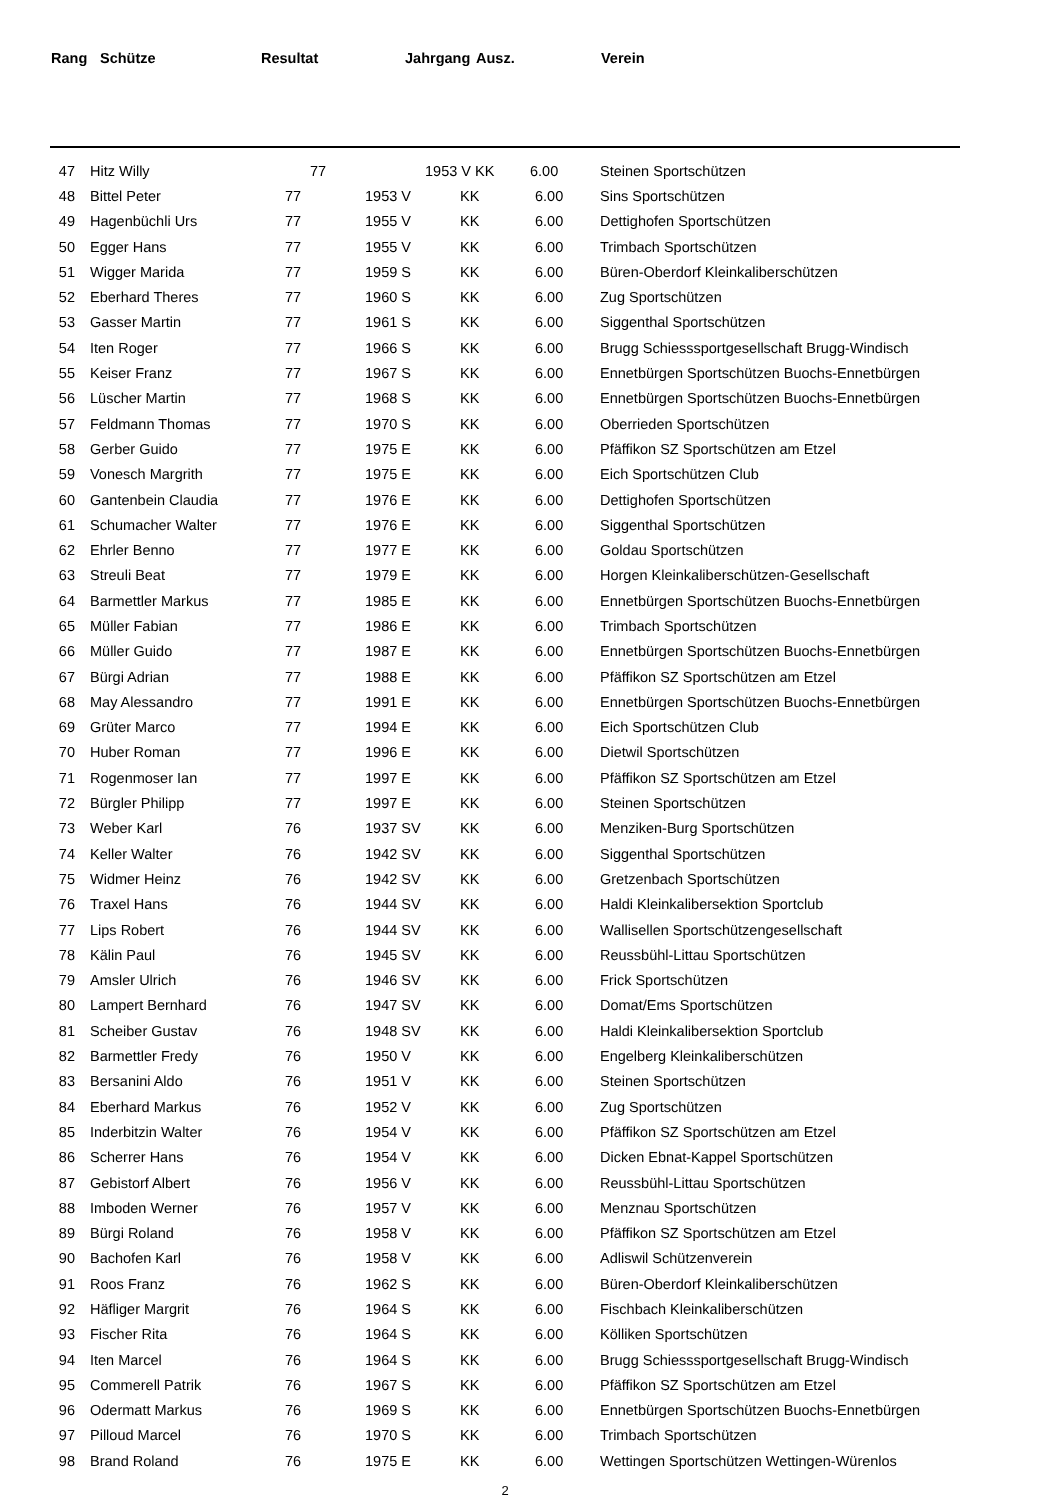| Rang | Schütze | Resultat | Jahrgang | Ausz. | | Verein |
| --- | --- | --- | --- | --- | --- | --- |
| 47 | Hitz Willy | 77 | 1953 V | KK | 6.00 | Steinen Sportschützen |
| 48 | Bittel Peter | 77 | 1953 V | KK | 6.00 | Sins Sportschützen |
| 49 | Hagenbüchli Urs | 77 | 1955 V | KK | 6.00 | Dettighofen Sportschützen |
| 50 | Egger Hans | 77 | 1955 V | KK | 6.00 | Trimbach Sportschützen |
| 51 | Wigger Marida | 77 | 1959 S | KK | 6.00 | Büren-Oberdorf Kleinkaliberschützen |
| 52 | Eberhard Theres | 77 | 1960 S | KK | 6.00 | Zug Sportschützen |
| 53 | Gasser Martin | 77 | 1961 S | KK | 6.00 | Siggenthal Sportschützen |
| 54 | Iten Roger | 77 | 1966 S | KK | 6.00 | Brugg Schiesssportgesellschaft Brugg-Windisch |
| 55 | Keiser Franz | 77 | 1967 S | KK | 6.00 | Ennetbürgen Sportschützen Buochs-Ennetbürgen |
| 56 | Lüscher Martin | 77 | 1968 S | KK | 6.00 | Ennetbürgen Sportschützen Buochs-Ennetbürgen |
| 57 | Feldmann Thomas | 77 | 1970 S | KK | 6.00 | Oberrieden Sportschützen |
| 58 | Gerber Guido | 77 | 1975 E | KK | 6.00 | Pfäffikon SZ Sportschützen am Etzel |
| 59 | Vonesch Margrith | 77 | 1975 E | KK | 6.00 | Eich Sportschützen Club |
| 60 | Gantenbein Claudia | 77 | 1976 E | KK | 6.00 | Dettighofen Sportschützen |
| 61 | Schumacher Walter | 77 | 1976 E | KK | 6.00 | Siggenthal Sportschützen |
| 62 | Ehrler Benno | 77 | 1977 E | KK | 6.00 | Goldau Sportschützen |
| 63 | Streuli Beat | 77 | 1979 E | KK | 6.00 | Horgen Kleinkaliberschützen-Gesellschaft |
| 64 | Barmettler Markus | 77 | 1985 E | KK | 6.00 | Ennetbürgen Sportschützen Buochs-Ennetbürgen |
| 65 | Müller Fabian | 77 | 1986 E | KK | 6.00 | Trimbach Sportschützen |
| 66 | Müller Guido | 77 | 1987 E | KK | 6.00 | Ennetbürgen Sportschützen Buochs-Ennetbürgen |
| 67 | Bürgi Adrian | 77 | 1988 E | KK | 6.00 | Pfäffikon SZ Sportschützen am Etzel |
| 68 | May Alessandro | 77 | 1991 E | KK | 6.00 | Ennetbürgen Sportschützen Buochs-Ennetbürgen |
| 69 | Grüter Marco | 77 | 1994 E | KK | 6.00 | Eich Sportschützen Club |
| 70 | Huber Roman | 77 | 1996 E | KK | 6.00 | Dietwil Sportschützen |
| 71 | Rogenmoser Ian | 77 | 1997 E | KK | 6.00 | Pfäffikon SZ Sportschützen am Etzel |
| 72 | Bürgler Philipp | 77 | 1997 E | KK | 6.00 | Steinen Sportschützen |
| 73 | Weber Karl | 76 | 1937 SV | KK | 6.00 | Menziken-Burg Sportschützen |
| 74 | Keller Walter | 76 | 1942 SV | KK | 6.00 | Siggenthal Sportschützen |
| 75 | Widmer Heinz | 76 | 1942 SV | KK | 6.00 | Gretzenbach Sportschützen |
| 76 | Traxel Hans | 76 | 1944 SV | KK | 6.00 | Haldi Kleinkalibersektion Sportclub |
| 77 | Lips Robert | 76 | 1944 SV | KK | 6.00 | Wallisellen Sportschützengesellschaft |
| 78 | Kälin Paul | 76 | 1945 SV | KK | 6.00 | Reussbühl-Littau Sportschützen |
| 79 | Amsler Ulrich | 76 | 1946 SV | KK | 6.00 | Frick Sportschützen |
| 80 | Lampert Bernhard | 76 | 1947 SV | KK | 6.00 | Domat/Ems Sportschützen |
| 81 | Scheiber Gustav | 76 | 1948 SV | KK | 6.00 | Haldi Kleinkalibersektion Sportclub |
| 82 | Barmettler Fredy | 76 | 1950 V | KK | 6.00 | Engelberg Kleinkaliberschützen |
| 83 | Bersanini Aldo | 76 | 1951 V | KK | 6.00 | Steinen Sportschützen |
| 84 | Eberhard Markus | 76 | 1952 V | KK | 6.00 | Zug Sportschützen |
| 85 | Inderbitzin Walter | 76 | 1954 V | KK | 6.00 | Pfäffikon SZ Sportschützen am Etzel |
| 86 | Scherrer Hans | 76 | 1954 V | KK | 6.00 | Dicken Ebnat-Kappel Sportschützen |
| 87 | Gebistorf Albert | 76 | 1956 V | KK | 6.00 | Reussbühl-Littau Sportschützen |
| 88 | Imboden Werner | 76 | 1957 V | KK | 6.00 | Menznau Sportschützen |
| 89 | Bürgi Roland | 76 | 1958 V | KK | 6.00 | Pfäffikon SZ Sportschützen am Etzel |
| 90 | Bachofen Karl | 76 | 1958 V | KK | 6.00 | Adliswil Schützenverein |
| 91 | Roos Franz | 76 | 1962 S | KK | 6.00 | Büren-Oberdorf Kleinkaliberschützen |
| 92 | Häfliger Margrit | 76 | 1964 S | KK | 6.00 | Fischbach Kleinkaliberschützen |
| 93 | Fischer Rita | 76 | 1964 S | KK | 6.00 | Kölliken Sportschützen |
| 94 | Iten Marcel | 76 | 1964 S | KK | 6.00 | Brugg Schiesssportgesellschaft Brugg-Windisch |
| 95 | Commerell Patrik | 76 | 1967 S | KK | 6.00 | Pfäffikon SZ Sportschützen am Etzel |
| 96 | Odermatt Markus | 76 | 1969 S | KK | 6.00 | Ennetbürgen Sportschützen Buochs-Ennetbürgen |
| 97 | Pilloud Marcel | 76 | 1970 S | KK | 6.00 | Trimbach Sportschützen |
| 98 | Brand Roland | 76 | 1975 E | KK | 6.00 | Wettingen Sportschützen Wettingen-Würenlos |
2